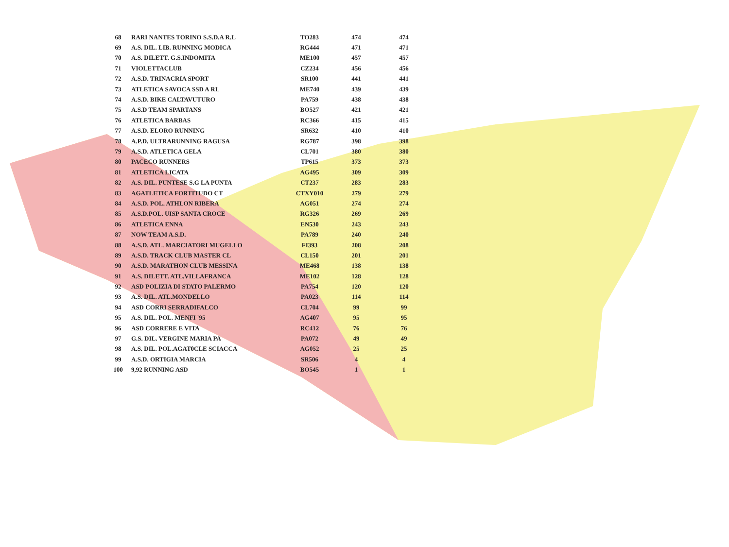| 68 | RARI NANTES TORINO S.S.D.A R.L | TO283 | 474 | 474 |
| 69 | A.S. DIL. LIB. RUNNING MODICA | RG444 | 471 | 471 |
| 70 | A.S. DILETT. G.S.INDOMITA | ME100 | 457 | 457 |
| 71 | VIOLETTACLUB | CZ234 | 456 | 456 |
| 72 | A.S.D. TRINACRIA SPORT | SR100 | 441 | 441 |
| 73 | ATLETICA SAVOCA SSD A RL | ME740 | 439 | 439 |
| 74 | A.S.D. BIKE CALTAVUTURO | PA759 | 438 | 438 |
| 75 | A.S.D TEAM SPARTANS | BO527 | 421 | 421 |
| 76 | ATLETICA BARBAS | RC366 | 415 | 415 |
| 77 | A.S.D. ELORO RUNNING | SR632 | 410 | 410 |
| 78 | A.P.D. ULTRARUNNING RAGUSA | RG787 | 398 | 398 |
| 79 | A.S.D. ATLETICA GELA | CL701 | 380 | 380 |
| 80 | PACECO RUNNERS | TP615 | 373 | 373 |
| 81 | ATLETICA LICATA | AG495 | 309 | 309 |
| 82 | A.S. DIL. PUNTESE S.G LA PUNTA | CT237 | 283 | 283 |
| 83 | AGATLETICA FORTITUDO CT | CTXY010 | 279 | 279 |
| 84 | A.S.D. POL. ATHLON RIBERA | AG051 | 274 | 274 |
| 85 | A.S.D.POL. UISP SANTA CROCE | RG326 | 269 | 269 |
| 86 | ATLETICA ENNA | EN530 | 243 | 243 |
| 87 | NOW TEAM A.S.D. | PA789 | 240 | 240 |
| 88 | A.S.D. ATL. MARCIATORI MUGELLO | FI393 | 208 | 208 |
| 89 | A.S.D. TRACK CLUB MASTER CL | CL150 | 201 | 201 |
| 90 | A.S.D. MARATHON CLUB MESSINA | ME468 | 138 | 138 |
| 91 | A.S. DILETT. ATL.VILLAFRANCA | ME102 | 128 | 128 |
| 92 | ASD POLIZIA DI STATO PALERMO | PA754 | 120 | 120 |
| 93 | A.S. DIL. ATL.MONDELLO | PA023 | 114 | 114 |
| 94 | ASD CORRI SERRADIFALCO | CL704 | 99 | 99 |
| 95 | A.S. DIL. POL. MENFI '95 | AG407 | 95 | 95 |
| 96 | ASD CORRERE E VITA | RC412 | 76 | 76 |
| 97 | G.S. DIL. VERGINE MARIA PA | PA072 | 49 | 49 |
| 98 | A.S. DIL. POL.AGAT0CLE SCIACCA | AG052 | 25 | 25 |
| 99 | A.S.D. ORTIGIA MARCIA | SR506 | 4 | 4 |
| 100 | 9,92 RUNNING ASD | BO545 | 1 | 1 |